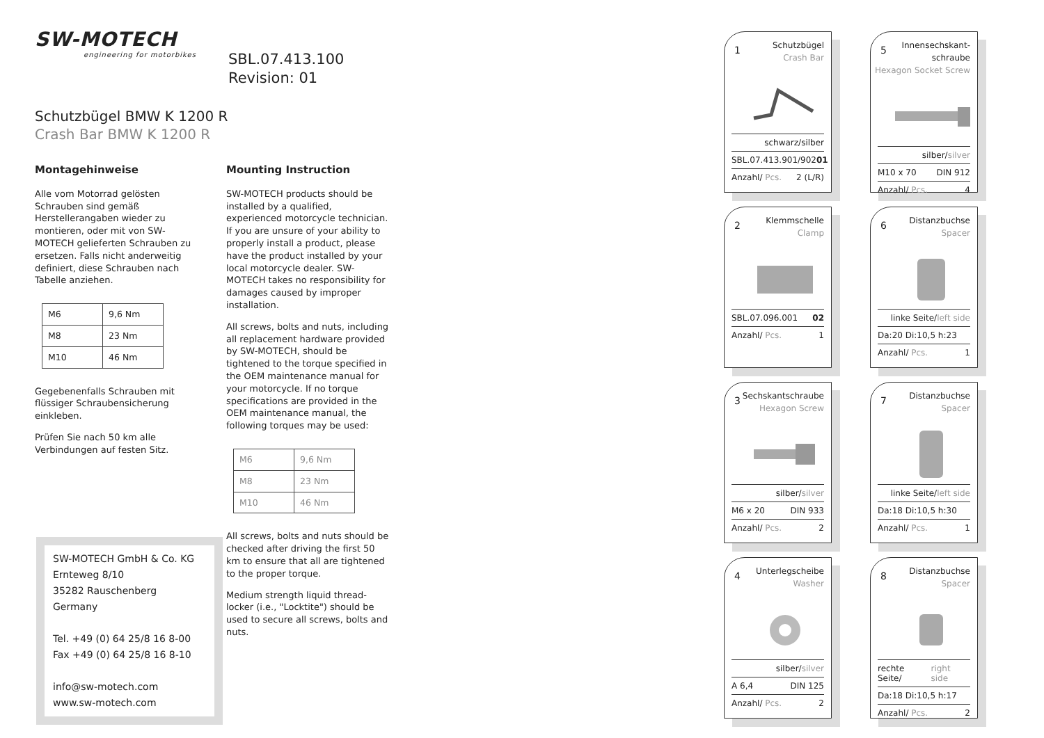SW-MOTECH
engineering for motorbikes
Schutzbügel BMW K 1200 R
Crash Bar BMW K 1200 R
Montagehinweise
Alle vom Motorrad gelösten Schrauben sind gemäß Herstellerangaben wieder zu montieren, oder mit von SW-MOTECH gelieferten Schrauben zu ersetzen. Falls nicht anderweitig definiert, diese Schrauben nach Tabelle anziehen.
| M6 | 9,6 Nm |
| M8 | 23 Nm |
| M10 | 46 Nm |
Gegebenenfalls Schrauben mit flüssiger Schraubensicherung einkleben.
Prüfen Sie nach 50 km alle Verbindungen auf festen Sitz.
Mounting Instruction
SW-MOTECH products should be installed by a qualified, experienced motorcycle technician. If you are unsure of your ability to properly install a product, please have the product installed by your local motorcycle dealer. SW-MOTECH takes no responsibility for damages caused by improper installation.
All screws, bolts and nuts, including all replacement hardware provided by SW-MOTECH, should be tightened to the torque specified in the OEM maintenance manual for your motorcycle. If no torque specifications are provided in the OEM maintenance manual, the following torques may be used:
| M6 | 9,6 Nm |
| M8 | 23 Nm |
| M10 | 46 Nm |
All screws, bolts and nuts should be checked after driving the first 50 km to ensure that all are tightened to the proper torque.
Medium strength liquid thread-locker (i.e., "Locktite") should be used to secure all screws, bolts and nuts.
SBL.07.413.100
Revision: 01
SW-MOTECH GmbH & Co. KG
Ernteweg 8/10
35282 Rauschenberg
Germany
Tel. +49 (0) 64 25/8 16 8-00
Fax +49 (0) 64 25/8 16 8-10
info@sw-motech.com
www.sw-motech.com
1
Schutzbügel
Crash Bar
schwarz/silber
SBL.07.413.901/902 01
Anzahl/ Pcs. 2 (L/R)
5
Innensechskant-
schraube
Hexagon Socket Screw
silber/ silver
M10 x 70 DIN 912
Anzahl/ Pcs. 4
2
Klemmschelle
Clamp
SBL.07.096.001 02
Anzahl/ Pcs. 1
6
Distanzbuchse
Spacer
linke Seite/ left side
Da:20 Di:10,5 h:23
Anzahl/ Pcs. 1
3
Sechskantschraube
Hexagon Screw
silber/ silver
M6 x 20 DIN 933
Anzahl/ Pcs. 2
7
Distanzbuchse
Spacer
linke Seite/ left side
Da:18 Di:10,5 h:30
Anzahl/ Pcs. 1
4
Unterlegscheibe
Washer
silber/ silver
A 6,4 DIN 125
Anzahl/ Pcs. 2
8
Distanzbuchse
Spacer
rechte Seite/ right side
Da:18 Di:10,5 h:17
Anzahl/ Pcs. 2